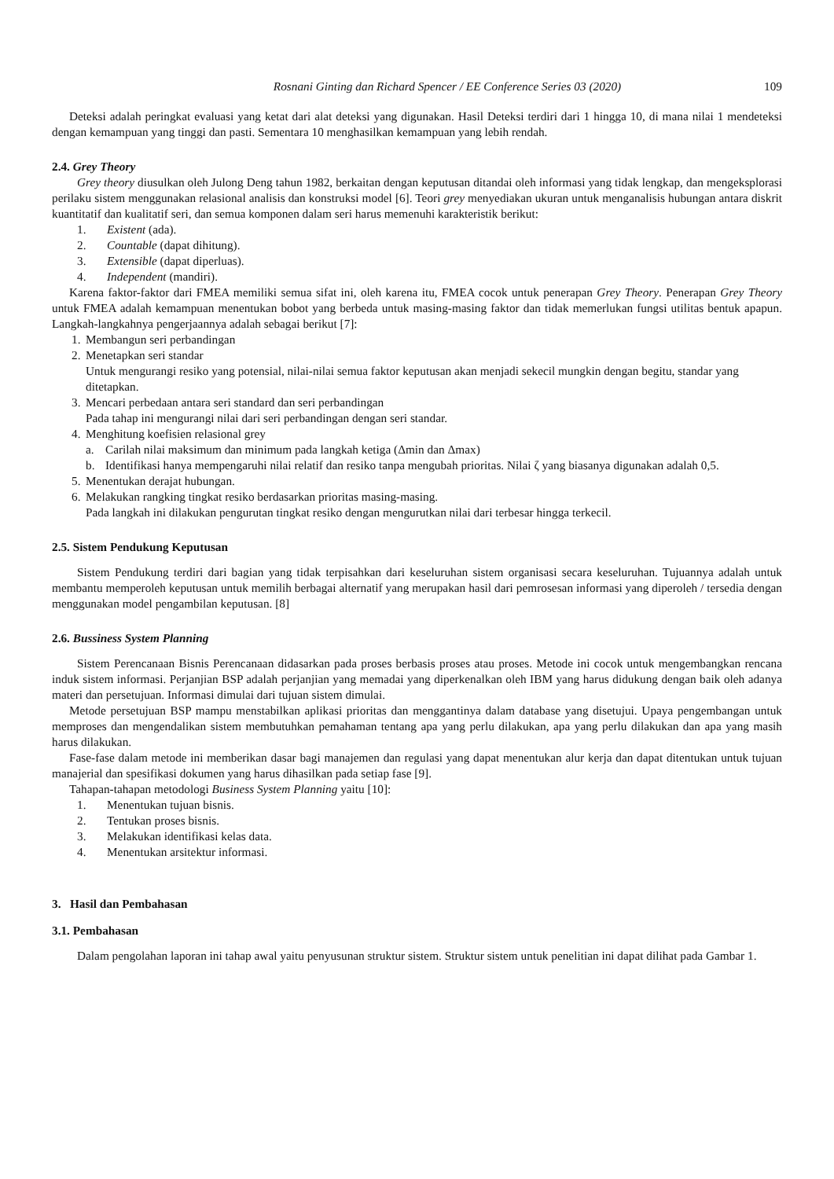Rosnani Ginting dan Richard Spencer / EE Conference Series 03 (2020) 109
Deteksi adalah peringkat evaluasi yang ketat dari alat deteksi yang digunakan. Hasil Deteksi terdiri dari 1 hingga 10, di mana nilai 1 mendeteksi dengan kemampuan yang tinggi dan pasti. Sementara 10 menghasilkan kemampuan yang lebih rendah.
2.4. Grey Theory
Grey theory diusulkan oleh Julong Deng tahun 1982, berkaitan dengan keputusan ditandai oleh informasi yang tidak lengkap, dan mengeksplorasi perilaku sistem menggunakan relasional analisis dan konstruksi model [6]. Teori grey menyediakan ukuran untuk menganalisis hubungan antara diskrit kuantitatif dan kualitatif seri, dan semua komponen dalam seri harus memenuhi karakteristik berikut:
1. Existent (ada).
2. Countable (dapat dihitung).
3. Extensible (dapat diperluas).
4. Independent (mandiri).
Karena faktor-faktor dari FMEA memiliki semua sifat ini, oleh karena itu, FMEA cocok untuk penerapan Grey Theory. Penerapan Grey Theory untuk FMEA adalah kemampuan menentukan bobot yang berbeda untuk masing-masing faktor dan tidak memerlukan fungsi utilitas bentuk apapun. Langkah-langkahnya pengerjaannya adalah sebagai berikut [7]:
1. Membangun seri perbandingan
2. Menetapkan seri standar
Untuk mengurangi resiko yang potensial, nilai-nilai semua faktor keputusan akan menjadi sekecil mungkin dengan begitu, standar yang ditetapkan.
3. Mencari perbedaan antara seri standard dan seri perbandingan
Pada tahap ini mengurangi nilai dari seri perbandingan dengan seri standar.
4. Menghitung koefisien relasional grey
a. Carilah nilai maksimum dan minimum pada langkah ketiga (Δmin dan Δmax)
b. Identifikasi hanya mempengaruhi nilai relatif dan resiko tanpa mengubah prioritas. Nilai ζ yang biasanya digunakan adalah 0,5.
5. Menentukan derajat hubungan.
6. Melakukan rangking tingkat resiko berdasarkan prioritas masing-masing.
Pada langkah ini dilakukan pengurutan tingkat resiko dengan mengurutkan nilai dari terbesar hingga terkecil.
2.5. Sistem Pendukung Keputusan
Sistem Pendukung terdiri dari bagian yang tidak terpisahkan dari keseluruhan sistem organisasi secara keseluruhan. Tujuannya adalah untuk membantu memperoleh keputusan untuk memilih berbagai alternatif yang merupakan hasil dari pemrosesan informasi yang diperoleh / tersedia dengan menggunakan model pengambilan keputusan. [8]
2.6. Bussiness System Planning
Sistem Perencanaan Bisnis Perencanaan didasarkan pada proses berbasis proses atau proses. Metode ini cocok untuk mengembangkan rencana induk sistem informasi. Perjanjian BSP adalah perjanjian yang memadai yang diperkenalkan oleh IBM yang harus didukung dengan baik oleh adanya materi dan persetujuan. Informasi dimulai dari tujuan sistem dimulai.
Metode persetujuan BSP mampu menstabilkan aplikasi prioritas dan menggantinya dalam database yang disetujui. Upaya pengembangan untuk memproses dan mengendalikan sistem membutuhkan pemahaman tentang apa yang perlu dilakukan, apa yang perlu dilakukan dan apa yang masih harus dilakukan.
Fase-fase dalam metode ini memberikan dasar bagi manajemen dan regulasi yang dapat menentukan alur kerja dan dapat ditentukan untuk tujuan manajerial dan spesifikasi dokumen yang harus dihasilkan pada setiap fase [9].
Tahapan-tahapan metodologi Business System Planning yaitu [10]:
1. Menentukan tujuan bisnis.
2. Tentukan proses bisnis.
3. Melakukan identifikasi kelas data.
4. Menentukan arsitektur informasi.
3. Hasil dan Pembahasan
3.1. Pembahasan
Dalam pengolahan laporan ini tahap awal yaitu penyusunan struktur sistem. Struktur sistem untuk penelitian ini dapat dilihat pada Gambar 1.